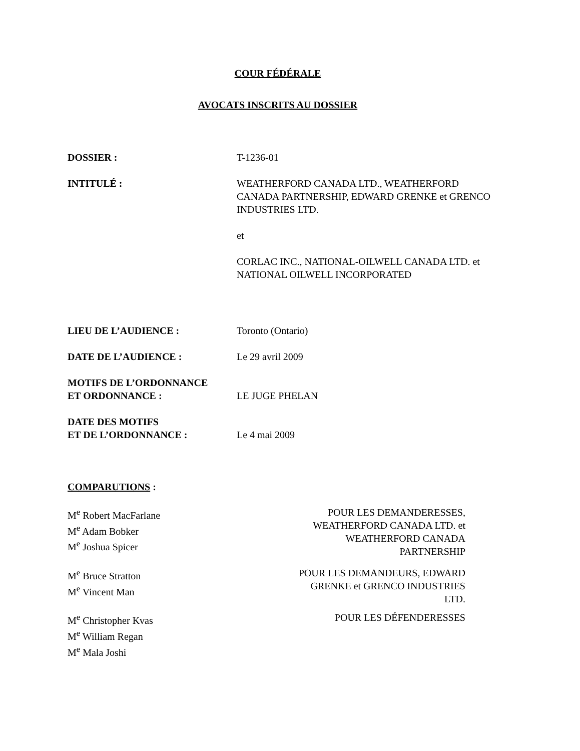COUR FÉDÉRALE
AVOCATS INSCRITS AU DOSSIER
| DOSSIER : | T-1236-01 |
| INTITULÉ : | WEATHERFORD CANADA LTD., WEATHERFORD CANADA PARTNERSHIP, EDWARD GRENKE et GRENCO INDUSTRIES LTD. et CORLAC INC., NATIONAL-OILWELL CANADA LTD. et NATIONAL OILWELL INCORPORATED |
| LIEU DE L’AUDIENCE : | Toronto (Ontario) |
| DATE DE L’AUDIENCE : | Le 29 avril 2009 |
| MOTIFS DE L’ORDONNANCE ET ORDONNANCE : | LE JUGE PHELAN |
| DATE DES MOTIFS ET DE L’ORDONNANCE : | Le 4 mai 2009 |
COMPARUTIONS :
| M<sup>e</sup> Robert MacFarlane M<sup>e</sup> Adam Bobker M<sup>e</sup> Joshua Spicer | POUR LES DEMANDERESSES, WEATHERFORD CANADA LTD. et WEATHERFORD CANADA PARTNERSHIP |
| M<sup>e</sup> Bruce Stratton M<sup>e</sup> Vincent Man | POUR LES DEMANDEURS, EDWARD GRENKE et GRENCO INDUSTRIES LTD. |
| M<sup>e</sup> Christopher Kvas M<sup>e</sup> William Regan M<sup>e</sup> Mala Joshi | POUR LES DÉFENDERESSES |